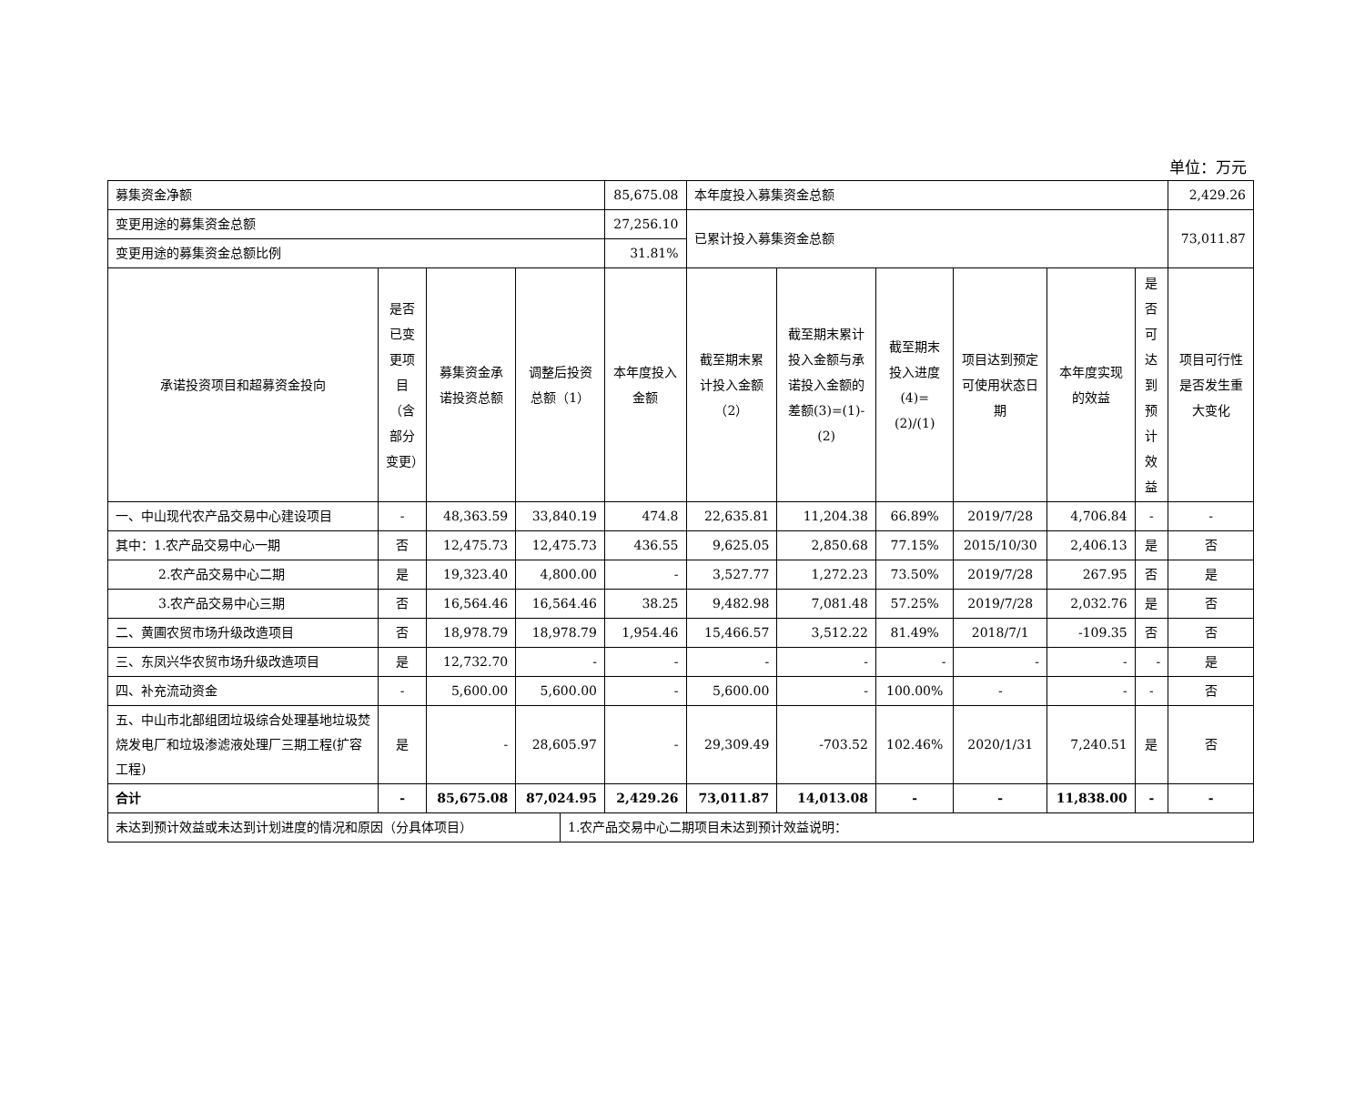单位：万元
| 募集资金净额 | | | | | 85,675.08 | 本年度投入募集资金总额 | | | | | | 2,429.26 |
| 变更用途的募集资金总额 | | | | | 27,256.10 | 已累计投入募集资金总额 | | | | | | 73,011.87 |
| 变更用途的募集资金总额比例 | | | | | 31.81% | | | | | | | |
| 承诺投资项目和超募资金投向 | 是否已变更项目（含部分变更） | 募集资金承诺投资总额 | 调整后投资总额（1） | | 本年度投入金额 | 截至期末累计投入金额（2） | 截至期末累计投入金额与承诺投入金额的差额(3)=(1)-(2) | 截至期末投入进度(4)=(2)/(1) | 项目达到预定可使用状态日期 | 本年度实现的效益 | 是否可达到预计效益 | 项目可行性是否发生重大变化 |
| 一、中山现代农产品交易中心建设项目 | - | 48,363.59 | 33,840.19 | | 474.8 | 22,635.81 | 11,204.38 | 66.89% | 2019/7/28 | 4,706.84 | - | - |
| 其中：1.农产品交易中心一期 | 否 | 12,475.73 | 12,475.73 | | 436.55 | 9,625.05 | 2,850.68 | 77.15% | 2015/10/30 | 2,406.13 | 是 | 否 |
| 2.农产品交易中心二期 | 是 | 19,323.40 | 4,800.00 | | - | 3,527.77 | 1,272.23 | 73.50% | 2019/7/28 | 267.95 | 否 | 是 |
| 3.农产品交易中心三期 | 否 | 16,564.46 | 16,564.46 | | 38.25 | 9,482.98 | 7,081.48 | 57.25% | 2019/7/28 | 2,032.76 | 是 | 否 |
| 二、黄圃农贸市场升级改造项目 | 否 | 18,978.79 | 18,978.79 | | 1,954.46 | 15,466.57 | 3,512.22 | 81.49% | 2018/7/1 | -109.35 | 否 | 否 |
| 三、东凤兴华农贸市场升级改造项目 | 是 | 12,732.70 | - | | - | - | - | - | - | - | - | 是 |
| 四、补充流动资金 | - | 5,600.00 | 5,600.00 | | - | 5,600.00 | - | 100.00% | - | - | - | 否 |
| 五、中山市北部组团垃圾综合处理基地垃圾焚烧发电厂和垃圾渗滤液处理厂三期工程(扩容工程) | 是 | - | 28,605.97 | | - | 29,309.49 | -703.52 | 102.46% | 2020/1/31 | 7,240.51 | 是 | 否 |
| 合计 | - | 85,675.08 | 87,024.95 | | 2,429.26 | 73,011.87 | 14,013.08 | - | - | 11,838.00 | - | - |
| 未达到预计效益或未达到计划进度的情况和原因（分具体项目） | | | | 1.农产品交易中心二期项目未达到预计效益说明： | | | | | | | | |